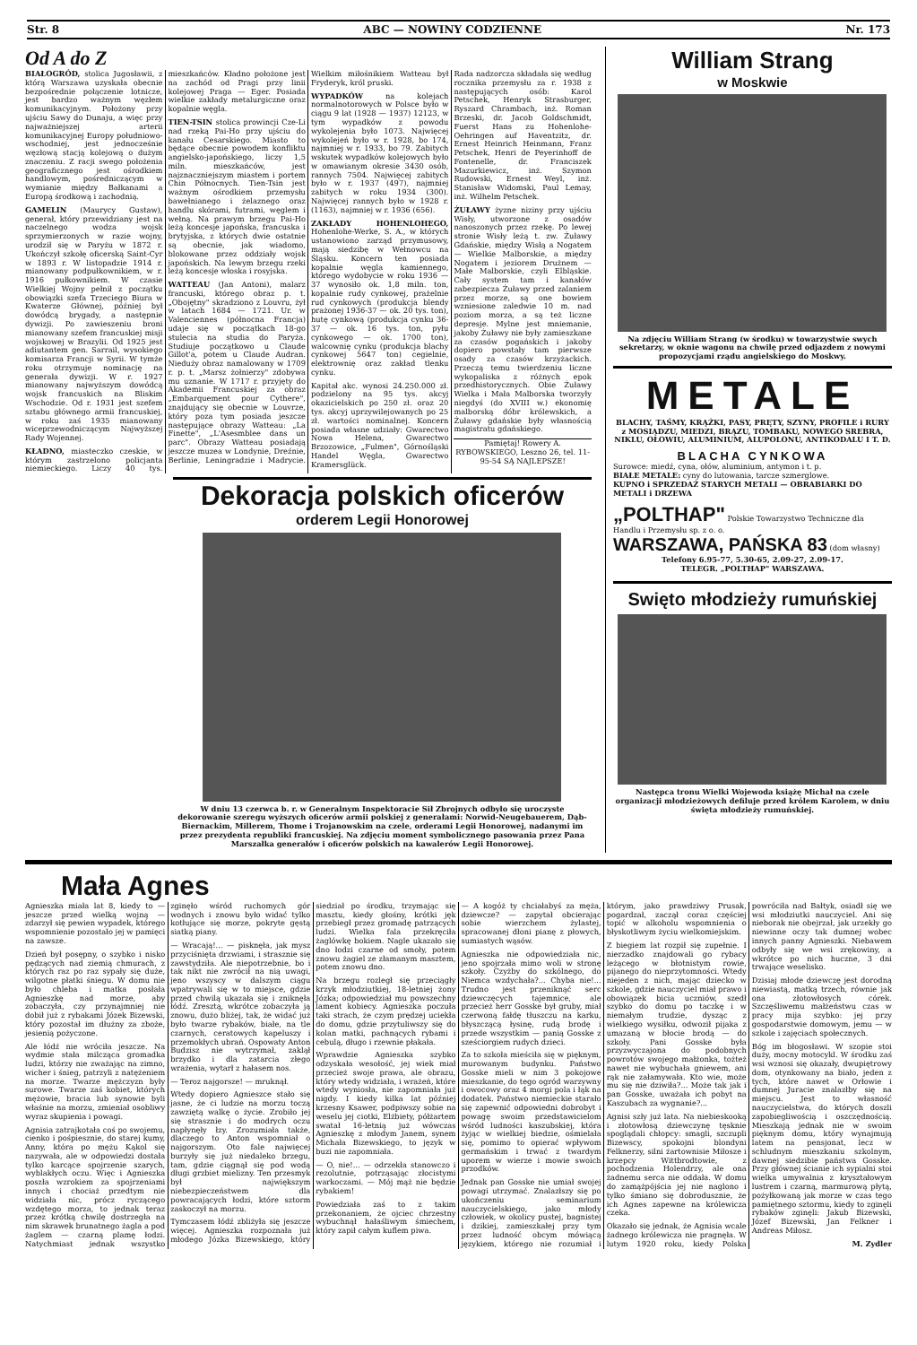Str. 8 ABC — NOWINY CODZIENNE Nr. 173
Od A do Z
BIAŁOGRÓD, stolica Jugosławii, z którą Warszawa uzyskała obecnie bezpośrednie połączenie lotnicze, jest bardzo ważnym węzłem komunikacyjnym. Położony przy ujściu Sawy do Dunaju, a więc przy najważniejszej arterii komunikacyjnej Europy południowo-wschodniej, jest jednocześnie węzłową stacją kolejową o dużym znaczeniu. Z racji swego położenia geograficznego jest ośrodkiem handlowym, pośredniczącym w wymianie między Bałkanami a Europą środkową i zachodnią.
GAMELIN (Maurycy Gustaw), generał, który przewidziany jest na naczelnego wodza wojsk sprzymierzonych w razie wojny, urodził się w Paryżu w 1872 r. Ukończył szkołę oficerską Saint-Cyr w 1893 r. W listopadzie 1914 r. mianowany podpułkownikiem, w r. 1916 pułkownikiem. W czasie Wielkiej Wojny pełnił z początku obowiązki szefa Trzeciego Biura w Kwaterze Głównej, później był dowódcą brygady, a następnie dywizji. Po zawieszeniu broni mianowany szefem francuskiej misji wojskowej w Brazylii. Od 1925 jest adiutantem gen. Sarrail, wysokiego komisarza Francji w Syrii. W tymże roku otrzymuje nominację na generała dywizji. W r. 1927 mianowany najwyższym dowódcą wojsk francuskich na Bliskim Wschodzie. Od r. 1931 jest szefem sztabu głównego armii francuskiej, w roku zaś 1935 mianowany wiceprzewodniczącym Najwyższej Rady Wojennej.
KŁADNO, miasteczko czeskie, w którym zastrzelono policjanta niemieckiego. Liczy 40 tys. mieszkańców. Kładno położone jest na zachód od Pragi przy linii kolejowej Praga — Eger. Posiada wielkie zakłady metalurgiczne oraz kopalnie węgla.
TIEN-TSIN stolica prowincji Cze-Li nad rzeką Pai-Ho przy ujściu do kanału Cesarskiego. Miasto to będące obecnie powodem konfliktu angielsko-japońskiego, liczy 1,5 miln. mieszkańców, jest najznaczniejszym miastem i portem Chin Północnych. Tien-Tsin jest ważnym ośrodkiem przemysłu bawełnianego i żelaznego oraz handlu skórami, futrami, węglem i wełną. Na prawym brzegu Pai-Ho leżą koncesje japońska, francuska i brytyjska, z których dwie ostatnie są obecnie, jak wiadomo, blokowane przez oddziały wojsk japońskich. Na lewym brzegu rzeki leżą koncesje włoska i rosyjska.
WATTEAU (Jan Antoni), malarz francuski, którego obraz p. t. „Obojętny" skradziono z Louvru, żył w latach 1684 — 1721. Ur. w Valenciennes (północna Francja) udaje się w początkach 18-go stulecia na studia do Paryża. Studiuje początkowo u Claude Gillot'a, potem u Claude Audran. Nieduży obraz namalowany w 1709 r. p. t. „Marsz żołnierzy" zdobywa mu uznanie. W 1717 r. przyjęty do Akademii Francuskiej za obraz „Embarquement pour Cythere", znajdujący się obecnie w Louvrze, który poza tym posiada jeszcze następujące obrazy Watteau: „La Finette", „L'Asesmblee dans un parc". Obrazy Watteau posiadają jeszcze muzea w Londynie, Dreźnie, Berlinie, Leningradzie i Madrycie. Wielkim miłośnikiem Watteau był Fryderyk, król pruski.
WYPADKÓW na kolejach normalnotorowych w Polsce było w ciągu 9 lat (1928 — 1937) 12123, w tym wypadków z powodu wykolejenia było 1073. Najwięcej wykolejeń było w r. 1928, bo 174, najmniej w r. 1933, bo 79. Zabitych wskutek wypadków kolejowych było w omawianym okresie 3430 osób, rannych 7504. Najwięcej zabitych było w r. 1937 (497), najmniej zabitych w roku 1934 (300). Najwięcej rannych było w 1928 r. (1163), najmniej w r. 1936 (656).
ZAKŁADY HOHENLOHEGO, Hohenlohe-Werke, S. A., w których ustanowiono zarząd przymusowy, mają siedzibę w Wełnowcu na Śląsku. Koncern ten posiada kopalnie węgla kamiennego, którego wydobycie w roku 1936 — 37 wynosiło ok. 1,8 miln. ton, kopalnie rudy cynkowej, prażelnie rud cynkowych (produkcja blendy prażonej 1936-37 — ok. 20 tys. ton), hutę cynkową (produkcja cynku 36-37 — ok. 16 tys. ton, pyłu cynkowego — ok. 1700 ton), walcownię cynku (produkcja blachy cynkowej 5647 ton) cegielnie, elektrownię oraz zakład tlenku cynku.
Kapitał akc. wynosi 24.250.000 zł. podzielony na 95 tys. akcyj okazicielskich po 250 zł. oraz 20 tys. akcyj uprzywilejowanych po 25 zł. wartości nominalnej. Koncern posiada własne udziały: Gwarectwo Nowa Helena, Gwarectwo Brzozowice, „Fulmen", Górnośląski Handel Węgla, Gwarectwo Kramersglück.
Rada nadzorcza składała się według rocznika przemysłu za r. 1938 z następujących osób: Karol Petschek, Henryk Strasburger, Ryszard Chrambach, inż. Roman Brzeski, dr. Jacob Goldschmidt, Fuerst Hans zu Hohenlohe-Oehringen auf Haventzitz, dr. Ernest Heinrich Heinmann, Franz Petschek, Henri de Peyerinhoff de Fontenelle, dr. Franciszek Mazurkiewicz, inż. Szymon Rudowski, Ernest Weyl, inż. Stanisław Widomski, Paul Lemay, inż. Wilhelm Petschek.
ŻUŁAWY żyzne niziny przy ujściu Wisły, utworzone z osadów nanoszonych przez rzekę. Po lewej stronie Wisły leżą t. zw. Żuławy Gdańskie, między Wisłą a Nogatem — Wielkie Malborskie, a między Nogatem i jeziorem Drużnem — Małe Malborskie, czyli Elbląskie. Cały system tam i kanałów zabezpiecza Żuławy przed zalaniem przez morze, są one bowiem wzniesione zaledwie 10 m. nad poziom morza, a są też liczne depresje. Mylne jest mniemanie, jakoby Żuławy nie były zamieszkane za czasów pogańskich i jakoby dopiero powstały tam pierwsze osady za czasów krzyżackich. Przeczą temu twierdzeniu liczne wykopaliska z różnych epok przedhistorycznych. Obie Żuławy Wielka i Mała Malborska tworzyły niegdyś (do XVIII w.) ekonomię malborską dóbr królewskich, a Żuławy gdańskie były własnością magistratu gdańskiego.
Pamiętaj! Rowery A. RYBOWSKIEGO, Leszno 26, tel. 11-95-54 SĄ NAJLEPSZE!
Dekoracja polskich oficerów
orderem Legii Honorowej
W dniu 13 czerwca b. r. w Generalnym Inspektoracie Sił Zbrojnych odbyło się uroczyste dekorowanie szeregu wyższych oficerów armii polskiej z generałami: Norwid-Neugebauerem, Dąb-Biernackim, Millerem, Thome i Trojanowskim na czele, orderami Legii Honorowej, nadanymi im przez prezydenta republiki francuskiej. Na zdjęciu moment symbolicznego pasowania przez Pana Marszałka generałów i oficerów polskich na kawalerów Legii Honorowej.
William Strang
w Moskwie
Na zdjęciu William Strang (w środku) w towarzystwie swych sekretarzy, w oknie wagonu na chwilę przed odjazdem z nowymi propozycjami rządu angielskiego do Moskwy.
METALE
BLACHY, TAŚMY, KRĄŻKI, PASY, PRĘTY, SZYNY, PROFILE i RURY z MOSIĄDZU, MIEDZI, BRĄZU, TOMBAKU, NOWEGO SREBRA, NIKLU, OŁOWIU, ALUMINIUM, ALUPOLONU, ANTIKODALU I T. D.
BLACHA CYNKOWA
Surowce: miedź, cyna, ołów, aluminium, antymon i t. p.
BIAŁE METALE: cyny do lutowania, tarcze szmerglowe.
KUPNO i SPRZEDAŻ STARYCH METALI — OBRABIARKI DO METALI i DRZEWA
„POLTHAP" Polskie Towarzystwo Techniczne dla Handlu i Przemysłu sp. z o. o.
WARSZAWA, PAŃSKA 83 (dom własny)
Telefony 6.95-77, 5.30-65, 2.09-27, 2.09-17.
TELEGR. „POLTHAP" WARSZAWA.
Swięto młodzieży rumuńskiej
Następca tronu Wielki Wojewoda książę Michał na czele organizacji młodzieżowych defiluje przed królem Karolem, w dniu święta młodzieży rumuńskiej.
Mała Agnes
Agnieszka miała lat 8, kiedy to — jeszcze przed wielką wojną — zdarzył się pewien wypadek, którego wspomnienie pozostało jej w pamięci na zawsze.
Dzień był posępny, o szybko i nisko pędzących nad ziemią chmurach, z których raz po raz sypały się duże, wilgotne płatki śniegu. W domu nie było chleba i matka posłała Agnieszkę nad morze, aby zobaczyła, czy przynajmniej nie dobił już z rybakami Józek Bizewski, który pozostał im dłużny za zboże, jesienią pożyczone.
Ale łódź nie wróciła jeszcze. Na wydmie stała milcząca gromadka ludzi, którzy nie zważając na zimno, wicher i śnieg, patrzyli z natężeniem na morze. Twarze mężczyzn były surowe. Twarze zaś kobiet, których mężowie, bracia lub synowie byli właśnie na morzu, zmieniał osobliwy wyraz skupienia i powagi.
Agnisia zatrajkotała coś po swojemu, cienko i pośpiesznie, do starej kumy, Anny, która po mężu Kąkol się nazywała, ale w odpowiedzi dostała tylko karcące spojrzenie szarych, wyblakłych oczu. Więc i Agnieszka poszła wzrokiem za spojrzeniami innych i chociaż przedtym nie widziała nic, prócz ryczącego wzdętego morza, to jednak teraz przez krótką chwilę dostrzegła na nim skrawek brunatnego żagla a pod żaglem — czarną plamę łodzi. Natychmiast jednak wszystko zginęło wśród ruchomych gór wodnych i znowu było widać tylko kotłujące się morze, pokryte gęstą siatką piany.
— Wracają!... — pisknęła, jak mysz przyciśnięta drzwiami, i strasznie się zawstydziła. Ale niepotrzebnie, bo i tak nikt nie zwrócił na nią uwagi, jeno wszyscy w dalszym ciągu wpatrywali się w to miejsce, gdzie przed chwilą ukazała się i zniknęła łódź. Zresztą, wkrótce zobaczyła ją znowu, dużo bliżej, tak, że widać już było twarze rybaków, białe, na tle czarnych, ceratowych kapeluszy i przemokłych ubrań. Ospowaty Anton Budzisz nie wytrzymał, zaklął brzydko i dla zatarcia złego wrażenia, wytarł z hałasem nos.
— Teroz najgorsze! — mruknął.
Wtedy dopiero Agnieszce stało się jasne, że ci ludzie na morzu toczą zawziętą walkę o życie. Zrobiło jej się strasznie i do modrych oczu napłynęły łzy. Zrozumiała także, dlaczego to Anton wspomniał o najgorszym. Oto fale najwięcej burzyły się już niedaleko brzegu, tam, gdzie ciągnął się pod wodą długi grzbiet mielizny. Ten przesmyk był największym niebezpieczeństwem dla powracających łodzi, które sztorm zaskoczył na morzu.
Tymczasem łódź zbliżyła się jeszcze więcej. Agnieszka rozpoznała już młodego Józka Bizewskiego, który siedział po środku, trzymając się masztu, kiedy głośny, krótki jęk przebiegł przez gromadę patrzących ludzi. Wielka fala przekręciła żaglówkę bokiem. Nagle ukazało się dno łodzi czarne od smoły, potem znowu żagiel ze złamanym masztem, potem znowu dno.
Na brzegu rozległ się przeciągły krzyk młodziutkiej, 18-letniej żony Józka; odpowiedział mu powszechny lament kobiecy. Agnieszka poczuła taki strach, że czym prędzej uciekła do domu, gdzie przytuliwszy się do kolan matki, pachnących rybami i cebulą, długo i rzewnie płakała.
Wprawdzie Agnieszka szybko odzyskała wesołość, jej wiek miał przecież swoje prawa, ale obrazu, który wtedy widziała, i wrażeń, które wtedy wyniosła, nie zapomniała już nigdy. I kiedy kilka lat później krzesny Ksawer, podpiwszy sobie na weselu jej ciotki, Elżbiety, półżartem swatał 16-letnią już wówczas Agnieszkę z młodym Janem, synem Michała Bizewskiego, to język w buzi nie zapomniała.
— O, nie!... — odrzekła stanowczo i rezolutnie, potrząsając złocistymi warkoczami. — Mój mąż nie będzie rybakiem!
Powiedziała zaś to z takim przekonaniem, że ojciec chrzestny wybuchnął hałaśliwym śmiechem, który zapił całym kuflem piwa.
— A kogóż ty chciałabyś za męża, dziewcze? — zapytał obcierając sobie wierzchem żylastej, spracowanej dłoni pianę z płowych, sumiastych wąsów.
Agnieszka nie odpowiedziała nic, jeno spojrzała mimo woli w stronę szkoły. Czyżby do szkólnego, do Niemca wzdychała?... Chyba nie!... Trudno jest przeniknąć serc dziewczęcych tajemnice, ale przecież herr Gosske był gruby, miał czerwoną fałdę tłuszczu na karku, błyszczącą łysinę, rudą brodę i przede wszystkim — panią Gosske z sześciorgiem rudych dzieci.
Za to szkoła mieściła się w pięknym, murowanym budynku. Państwo Gosske mieli w nim 3 pokojowe mieszkanie, do tego ogród warzywny i owocowy oraz 4 morgi pola i łąk na dodatek. Państwo niemieckie starało się zapewnić odpowiedni dobrobyt i powagę swoim przedstawicielom wśród ludności kaszubskiej, która żyjąc w wielkiej biedzie, ośmielała się, pomimo to opierać wpływom germańskim i trwać z twardym uporem w wierze i mowie swoich przodków.
Jednak pan Gosske nie umiał swojej powagi utrzymać. Znalazłszy się po ukończeniu seminarium nauczycielskiego, jako młody człowiek, w okolicy pustej, bagnistej i dzikiej, zamieszkałej przy tym przez ludność obcym mówiącą językiem, którego nie rozumiał i którym, jako prawdziwy Prusak, pogardzał, zaczął coraz częściej topić w alkoholu wspomnienia o błyskotliwym życiu wielkomiejskim.
Z biegiem lat rozpił się zupełnie. I nierzadko znajdowali go rybacy leżącego w błotnistym rowie, pijanego do nieprzytomności. Wtedy niejeden z nich, mając dziecko w szkole, gdzie nauczyciel miał prawo i obowiązek bicia uczniów, szedł szybko do domu po taczkę i w niemałym trudzie, dysząc z wielkiego wysiłku, odwoził pijaka z umazaną w błocie brodą — do szkoły. Pani Gosske była przyzwyczajona do podobnych powrotów swojego małżonka, tożteż nawet nie wybuchała gniewem, ani rąk nie załamywała. Kto wie, może mu się nie dziwiła?... Może tak jak i pan Gosske, uważała ich pobyt na Kaszubach za wygnanie?...
Agnisi szły już lata. Na niebieskooką i złotowłosą dziewczynę tęsknie spoglądali chłopcy: smagli, szczupli Bizewscy, spokojni blondyni Felknerzy, silni żartownisie Miłosze i krzepcy Wittbrodtowie, z pochodzenia Holendrzy, ale ona żadnemu serca nie oddała. W domu do zamążpójścia jej nie naglono i tylko śmiano się dobrodusznie, że ich Agnes zapewne na królewicza czeka.
Okazało się jednak, że Agnisia wcale żadnego królewicza nie pragnęła. W lutym 1920 roku, kiedy Polska powróciła nad Bałtyk, osiadł się we wsi młodziutki nauczyciel. Ani się nieborak nie obejrzał, jak urzekły go niewinne oczy tak dumnej wobec innych panny Agnieszki. Niebawem odbyły się we wsi zrękowiny, a wkrótce po nich huczne, 3 dni trwające weselisko.
Dzisiaj młode dziewczę jest dorodną niewiastą, matką trzech, równie jak ona złotowłosych córek. Szczęśliwemu małżeństwu czas w pracy mija szybko: jej przy gospodarstwie domowym, jemu — w szkole i zajęciach społecznych.
Bóg im błogosławi. W szopie stoi duży, mocny motocykl. W środku zaś wsi wznosi się okazały, dwupiętrowy dom, otynkowany na biało, jeden z tych, które nawet w Orłowie i dumnej Juracie znalazłby się na miejscu. Jest to własność nauczycielstwa, do których doszli zapobiegliwością i oszczędnością. Mieszkają jednak nie w swoim pięknym domu, który wynajmują latem na pensjonat, lecz w schludnym mieszkaniu szkolnym, dawnej siedzibie państwa Gosske. Przy głównej ścianie ich sypialni stoi wielka umywalnia z kryształowym lustrem i czarną, marmurową płytą, pożyłkowaną jak morze w czas tego pamiętnego sztormu, kiedy to zginęli rybaków zginęli: Jakub Bizewski, Józef Bizewski, Jan Felkner i Andreas Miłosz.
M. Zydler